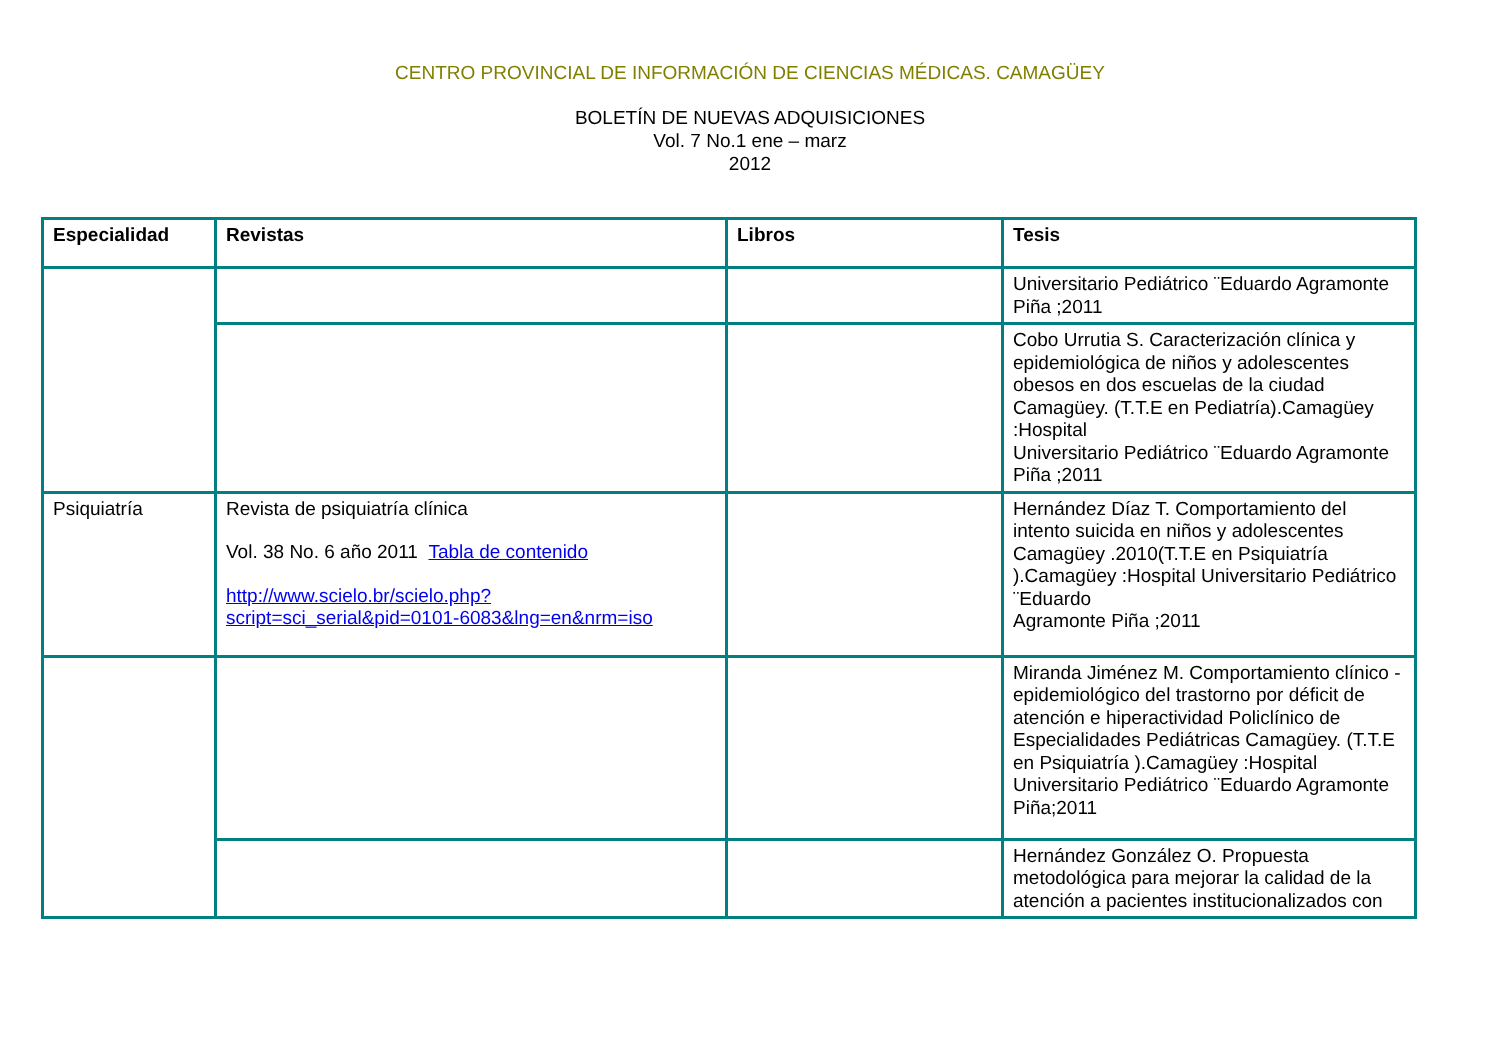CENTRO PROVINCIAL DE INFORMACIÓN DE CIENCIAS MÉDICAS. CAMAGÜEY
BOLETÍN DE NUEVAS ADQUISICIONES
Vol. 7 No.1 ene – marz
2012
| Especialidad | Revistas | Libros | Tesis |
| --- | --- | --- | --- |
| | | | Universitario Pediátrico ¨Eduardo Agramonte Piña ;2011 |
| | | | Cobo Urrutia S. Caracterización clínica y epidemiológica de niños y adolescentes obesos en dos escuelas de la ciudad Camagüey. (T.T.E en Pediatría).Camagüey :Hospital Universitario Pediátrico ¨Eduardo Agramonte Piña ;2011 |
| Psiquiatría | Revista de psiquiatría clínica Vol. 38 No. 6 año 2011 Tabla de contenido http://www.scielo.br/scielo.php?script=sci_serial&pid=0101-6083&lng=en&nrm=iso | | Hernández Díaz T. Comportamiento del intento suicida en niños y adolescentes Camagüey .2010(T.T.E en Psiquiatría ).Camagüey :Hospital Universitario Pediátrico ¨Eduardo Agramonte Piña ;2011 |
| | | | Miranda Jiménez M. Comportamiento clínico - epidemiológico del trastorno por déficit de atención e hiperactividad Policlínico de Especialidades Pediátricas Camagüey. (T.T.E en Psiquiatría ).Camagüey :Hospital Universitario Pediátrico ¨Eduardo Agramonte Piña;2011 |
| | | | Hernández González O. Propuesta metodológica para mejorar la calidad de la atención a pacientes institucionalizados con |